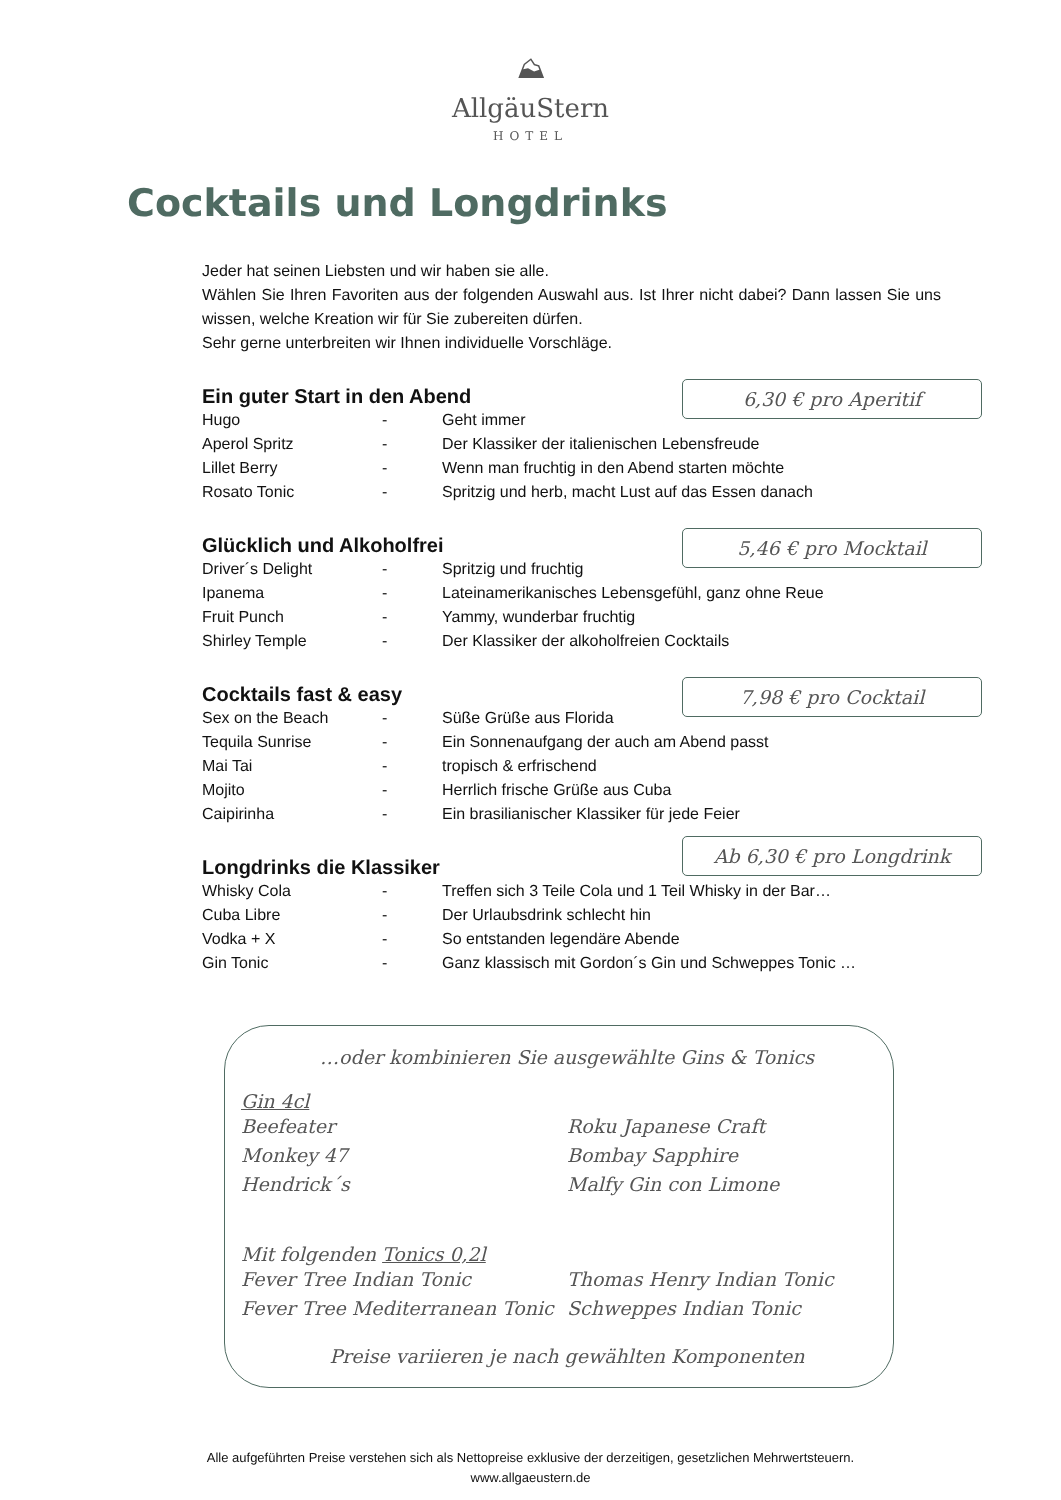⛰
AllgäuStern
HOTEL
Cocktails und Longdrinks
Jeder hat seinen Liebsten und wir haben sie alle.
Wählen Sie Ihren Favoriten aus der folgenden Auswahl aus. Ist Ihrer nicht dabei? Dann lassen Sie uns wissen, welche Kreation wir für Sie zubereiten dürfen.
Sehr gerne unterbreiten wir Ihnen individuelle Vorschläge.
Ein guter Start in den Abend
6,30 € pro Aperitif
| Hugo | - | Geht immer |
| Aperol Spritz | - | Der Klassiker der italienischen Lebensfreude |
| Lillet Berry | - | Wenn man fruchtig in den Abend starten möchte |
| Rosato Tonic | - | Spritzig und herb, macht Lust auf das Essen danach |
Glücklich und Alkoholfrei
5,46 € pro Mocktail
| Driver´s Delight | - | Spritzig und fruchtig |
| Ipanema | - | Lateinamerikanisches Lebensgefühl, ganz ohne Reue |
| Fruit Punch | - | Yammy, wunderbar fruchtig |
| Shirley Temple | - | Der Klassiker der alkoholfreien Cocktails |
Cocktails fast & easy
7,98 € pro Cocktail
| Sex on the Beach | - | Süße Grüße aus Florida |
| Tequila Sunrise | - | Ein Sonnenaufgang der auch am Abend passt |
| Mai Tai | - | tropisch & erfrischend |
| Mojito | - | Herrlich frische Grüße aus Cuba |
| Caipirinha | - | Ein brasilianischer Klassiker für jede Feier |
Ab 6,30 € pro Longdrink
Longdrinks die Klassiker
| Whisky Cola | - | Treffen sich 3 Teile Cola und 1 Teil Whisky in der Bar… |
| Cuba Libre | - | Der Urlaubsdrink schlecht hin |
| Vodka + X | - | So entstanden legendäre Abende |
| Gin Tonic | - | Ganz klassisch mit Gordon´s Gin und Schweppes Tonic … |
…oder kombinieren Sie ausgewählte Gins & Tonics
Gin 4cl
Beefeater
Monkey 47
Hendrick´s
Roku Japanese Craft
Bombay Sapphire
Malfy Gin con Limone
Mit folgenden Tonics 0,2l
Fever Tree Indian Tonic
Fever Tree Mediterranean Tonic
Thomas Henry Indian Tonic
Schweppes Indian Tonic
Preise variieren je nach gewählten Komponenten
Alle aufgeführten Preise verstehen sich als Nettopreise exklusive der derzeitigen, gesetzlichen Mehrwertsteuern.
www.allgaeustern.de